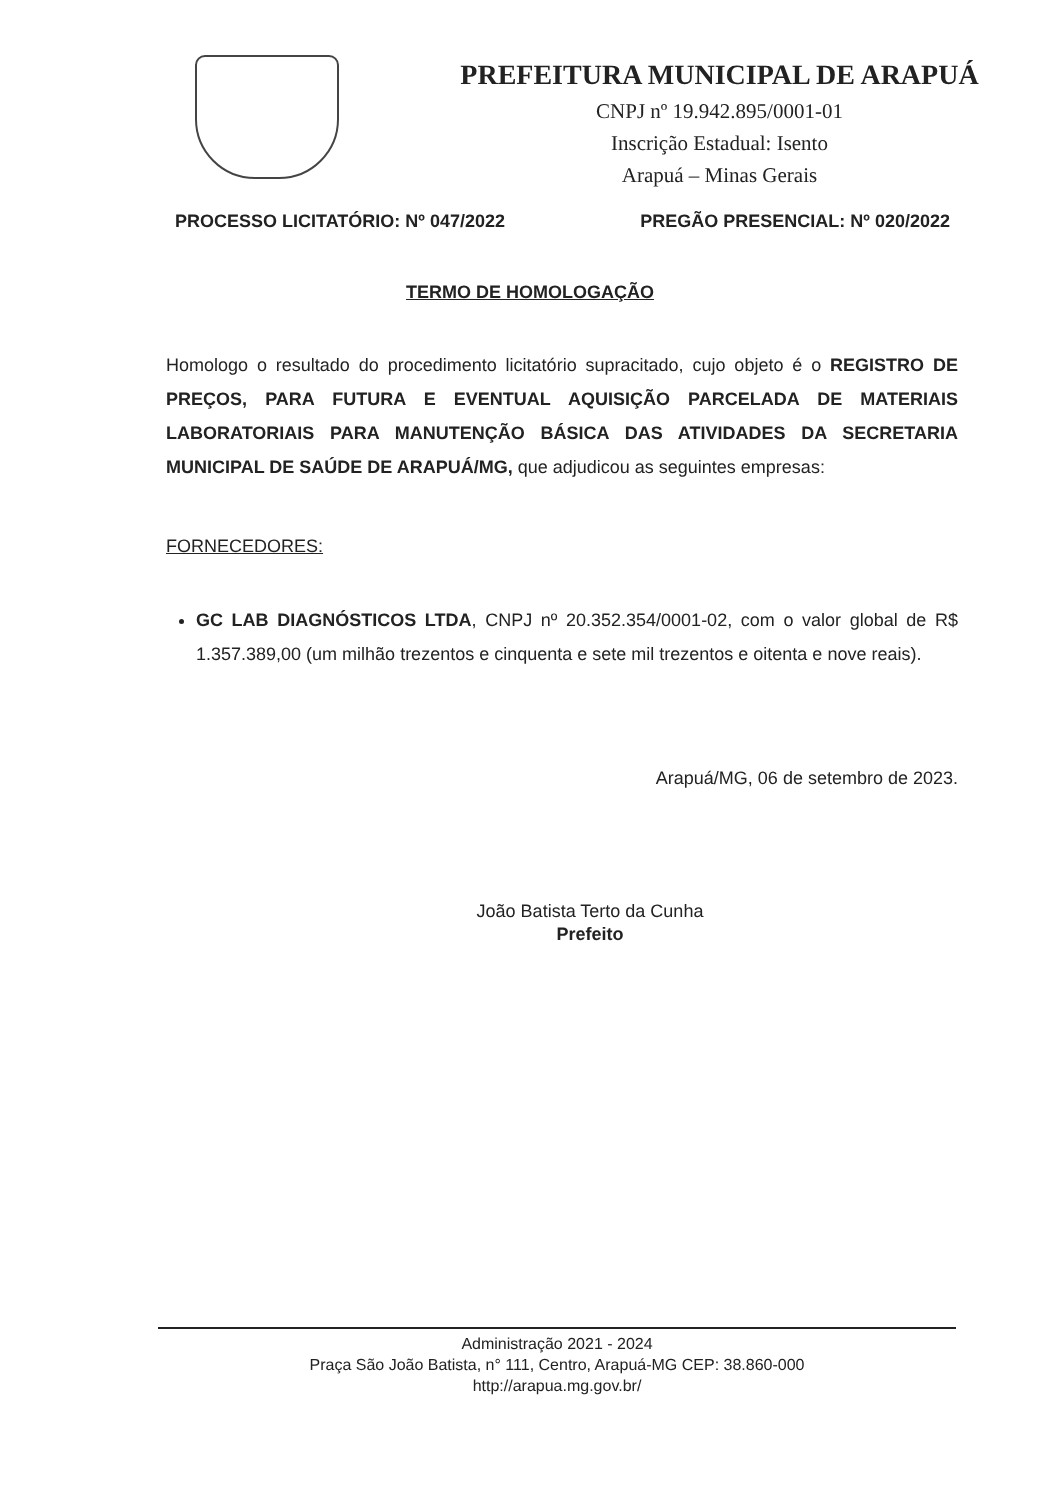PREFEITURA MUNICIPAL DE ARAPUÁ
CNPJ nº 19.942.895/0001-01
Inscrição Estadual: Isento
Arapuá – Minas Gerais
PROCESSO LICITATÓRIO: Nº 047/2022 PREGÃO PRESENCIAL: Nº 020/2022
TERMO DE HOMOLOGAÇÃO
Homologo o resultado do procedimento licitatório supracitado, cujo objeto é o REGISTRO DE PREÇOS, PARA FUTURA E EVENTUAL AQUISIÇÃO PARCELADA DE MATERIAIS LABORATORIAIS PARA MANUTENÇÃO BÁSICA DAS ATIVIDADES DA SECRETARIA MUNICIPAL DE SAÚDE DE ARAPUÁ/MG, que adjudicou as seguintes empresas:
FORNECEDORES:
GC LAB DIAGNÓSTICOS LTDA, CNPJ nº 20.352.354/0001-02, com o valor global de R$ 1.357.389,00 (um milhão trezentos e cinquenta e sete mil trezentos e oitenta e nove reais).
Arapuá/MG, 06 de setembro de 2023.
João Batista Terto da Cunha
Prefeito
Administração 2021 - 2024
Praça São João Batista, n° 111, Centro, Arapuá-MG CEP: 38.860-000
http://arapua.mg.gov.br/